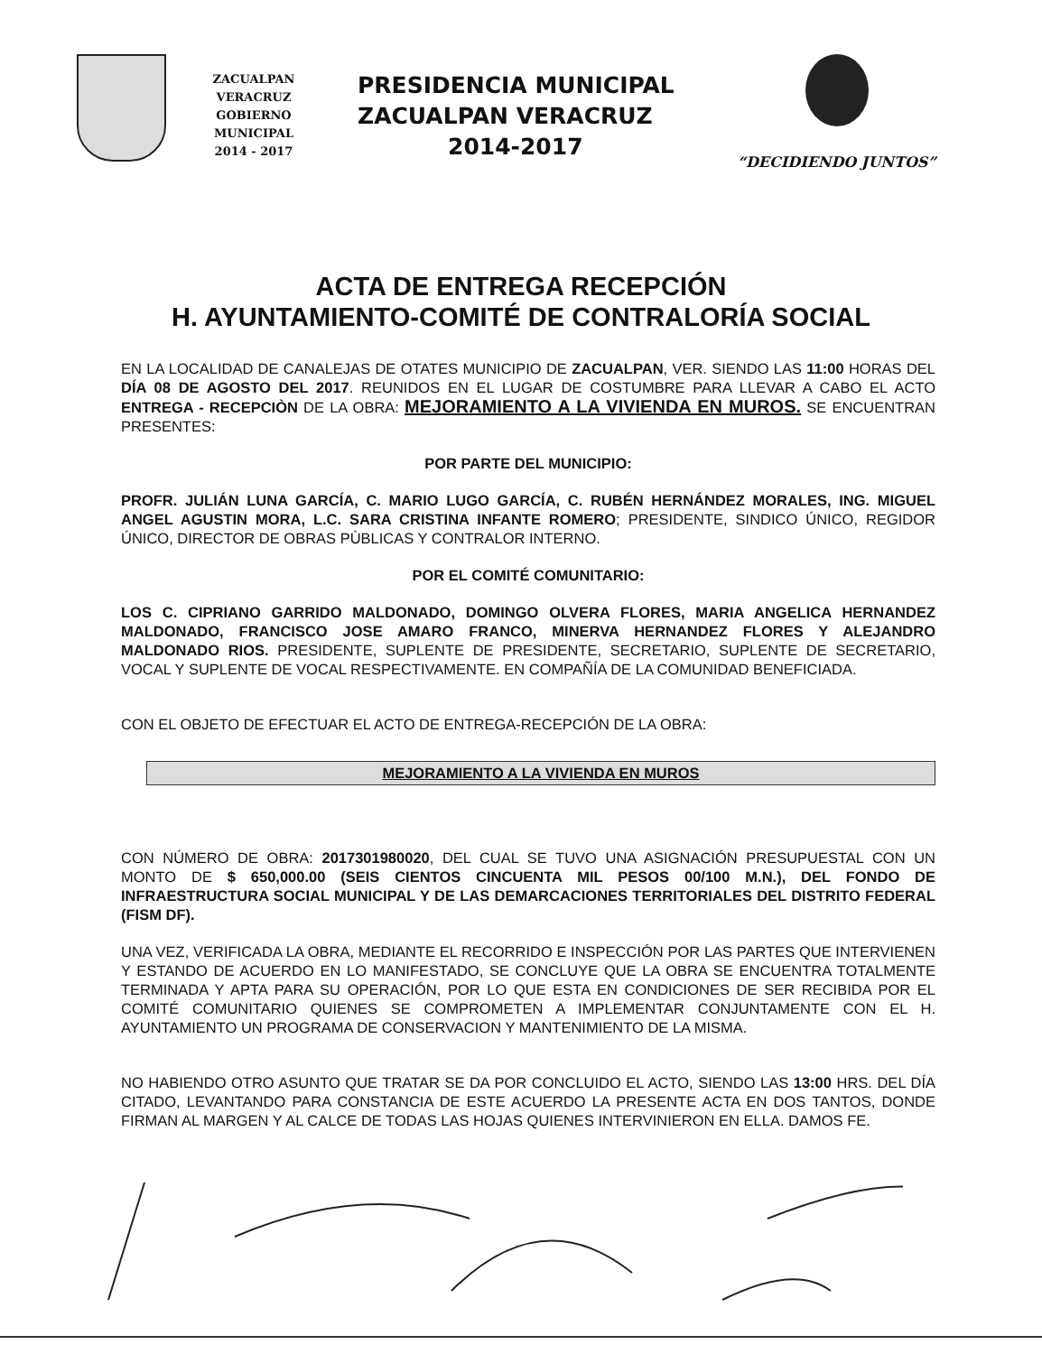ZACUALPAN VERACRUZ
GOBIERNO MUNICIPAL
2014 - 2017
PRESIDENCIA MUNICIPAL
ZACUALPAN VERACRUZ
2014-2017
“DECIDIENDO JUNTOS”
ACTA DE ENTREGA RECEPCIÓN
H. AYUNTAMIENTO-COMITÉ DE CONTRALORÍA SOCIAL
EN LA LOCALIDAD DE CANALEJAS DE OTATES MUNICIPIO DE ZACUALPAN, VER. SIENDO LAS 11:00 HORAS DEL DÍA 08 DE AGOSTO DEL 2017. REUNIDOS EN EL LUGAR DE COSTUMBRE PARA LLEVAR A CABO EL ACTO ENTREGA - RECEPCIÒN DE LA OBRA: MEJORAMIENTO A LA VIVIENDA EN MUROS. SE ENCUENTRAN PRESENTES:
POR PARTE DEL MUNICIPIO:
PROFR. JULIÁN LUNA GARCÍA, C. MARIO LUGO GARCÍA, C. RUBÉN HERNÁNDEZ MORALES, ING. MIGUEL ANGEL AGUSTIN MORA, L.C. SARA CRISTINA INFANTE ROMERO; PRESIDENTE, SINDICO ÚNICO, REGIDOR ÚNICO, DIRECTOR DE OBRAS PÙBLICAS Y CONTRALOR INTERNO.
POR EL COMITÉ COMUNITARIO:
LOS C. CIPRIANO GARRIDO MALDONADO, DOMINGO OLVERA FLORES, MARIA ANGELICA HERNANDEZ MALDONADO, FRANCISCO JOSE AMARO FRANCO, MINERVA HERNANDEZ FLORES Y ALEJANDRO MALDONADO RIOS. PRESIDENTE, SUPLENTE DE PRESIDENTE, SECRETARIO, SUPLENTE DE SECRETARIO, VOCAL Y SUPLENTE DE VOCAL RESPECTIVAMENTE. EN COMPAÑÍA DE LA COMUNIDAD BENEFICIADA.
CON EL OBJETO DE EFECTUAR EL ACTO DE ENTREGA-RECEPCIÓN DE LA OBRA:
MEJORAMIENTO A LA VIVIENDA EN MUROS
CON NÚMERO DE OBRA: 2017301980020, DEL CUAL SE TUVO UNA ASIGNACIÓN PRESUPUESTAL CON UN MONTO DE $ 650,000.00 (SEIS CIENTOS CINCUENTA MIL PESOS 00/100 M.N.), DEL FONDO DE INFRAESTRUCTURA SOCIAL MUNICIPAL Y DE LAS DEMARCACIONES TERRITORIALES DEL DISTRITO FEDERAL (FISM DF).
UNA VEZ, VERIFICADA LA OBRA, MEDIANTE EL RECORRIDO E INSPECCIÓN POR LAS PARTES QUE INTERVIENEN Y ESTANDO DE ACUERDO EN LO MANIFESTADO, SE CONCLUYE QUE LA OBRA SE ENCUENTRA TOTALMENTE TERMINADA Y APTA PARA SU OPERACIÓN, POR LO QUE ESTA EN CONDICIONES DE SER RECIBIDA POR EL COMITÉ COMUNITARIO QUIENES SE COMPROMETEN A IMPLEMENTAR CONJUNTAMENTE CON EL H. AYUNTAMIENTO UN PROGRAMA DE CONSERVACION Y MANTENIMIENTO DE LA MISMA.
NO HABIENDO OTRO ASUNTO QUE TRATAR SE DA POR CONCLUIDO EL ACTO, SIENDO LAS 13:00 HRS. DEL DÍA CITADO, LEVANTANDO PARA CONSTANCIA DE ESTE ACUERDO LA PRESENTE ACTA EN DOS TANTOS, DONDE FIRMAN AL MARGEN Y AL CALCE DE TODAS LAS HOJAS QUIENES INTERVINIERON EN ELLA. DAMOS FE.